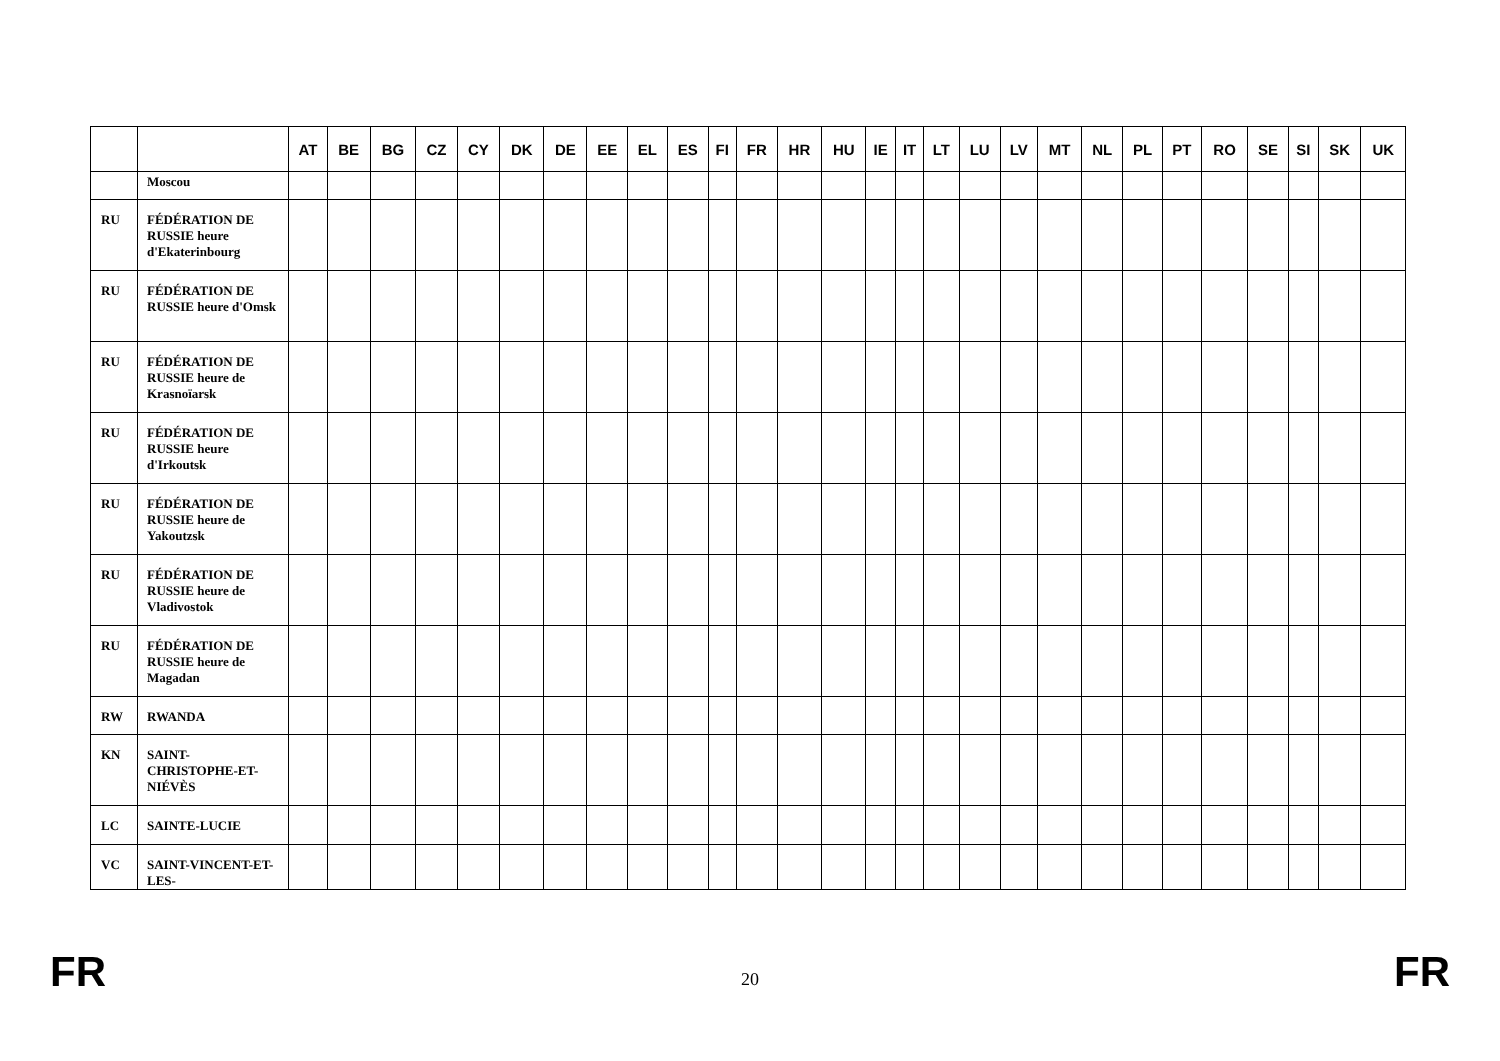| | | AT | BE | BG | CZ | CY | DK | DE | EE | EL | ES | FI | FR | HR | HU | IE | IT | LT | LU | LV | MT | NL | PL | PT | RO | SE | SI | SK | UK |
| --- | --- | --- | --- | --- | --- | --- | --- | --- | --- | --- | --- | --- | --- | --- | --- | --- | --- | --- | --- | --- | --- | --- | --- | --- | --- | --- | --- | --- | --- |
| | Moscou | | | | | | | | | | | | | | | | | | | | | | | | | | | | |
| RU | FÉDÉRATION DE RUSSIE heure d'Ekaterinbourg | | | | | | | | | | | | | | | | | | | | | | | | | | | | |
| RU | FÉDÉRATION DE RUSSIE heure d'Omsk | | | | | | | | | | | | | | | | | | | | | | | | | | | | |
| RU | FÉDÉRATION DE RUSSIE heure de Krasnoïarsk | | | | | | | | | | | | | | | | | | | | | | | | | | | | |
| RU | FÉDÉRATION DE RUSSIE heure d'Irkoutsk | | | | | | | | | | | | | | | | | | | | | | | | | | | | |
| RU | FÉDÉRATION DE RUSSIE heure de Yakoutzsk | | | | | | | | | | | | | | | | | | | | | | | | | | | | |
| RU | FÉDÉRATION DE RUSSIE heure de Vladivostok | | | | | | | | | | | | | | | | | | | | | | | | | | | | |
| RU | FÉDÉRATION DE RUSSIE heure de Magadan | | | | | | | | | | | | | | | | | | | | | | | | | | | | |
| RW | RWANDA | | | | | | | | | | | | | | | | | | | | | | | | | | | | |
| KN | SAINT-CHRISTOPHE-ET-NIÉVÈS | | | | | | | | | | | | | | | | | | | | | | | | | | | | |
| LC | SAINTE-LUCIE | | | | | | | | | | | | | | | | | | | | | | | | | | | | |
| VC | SAINT-VINCENT-ET-LES- | | | | | | | | | | | | | | | | | | | | | | | | | | | | |
FR 20 FR